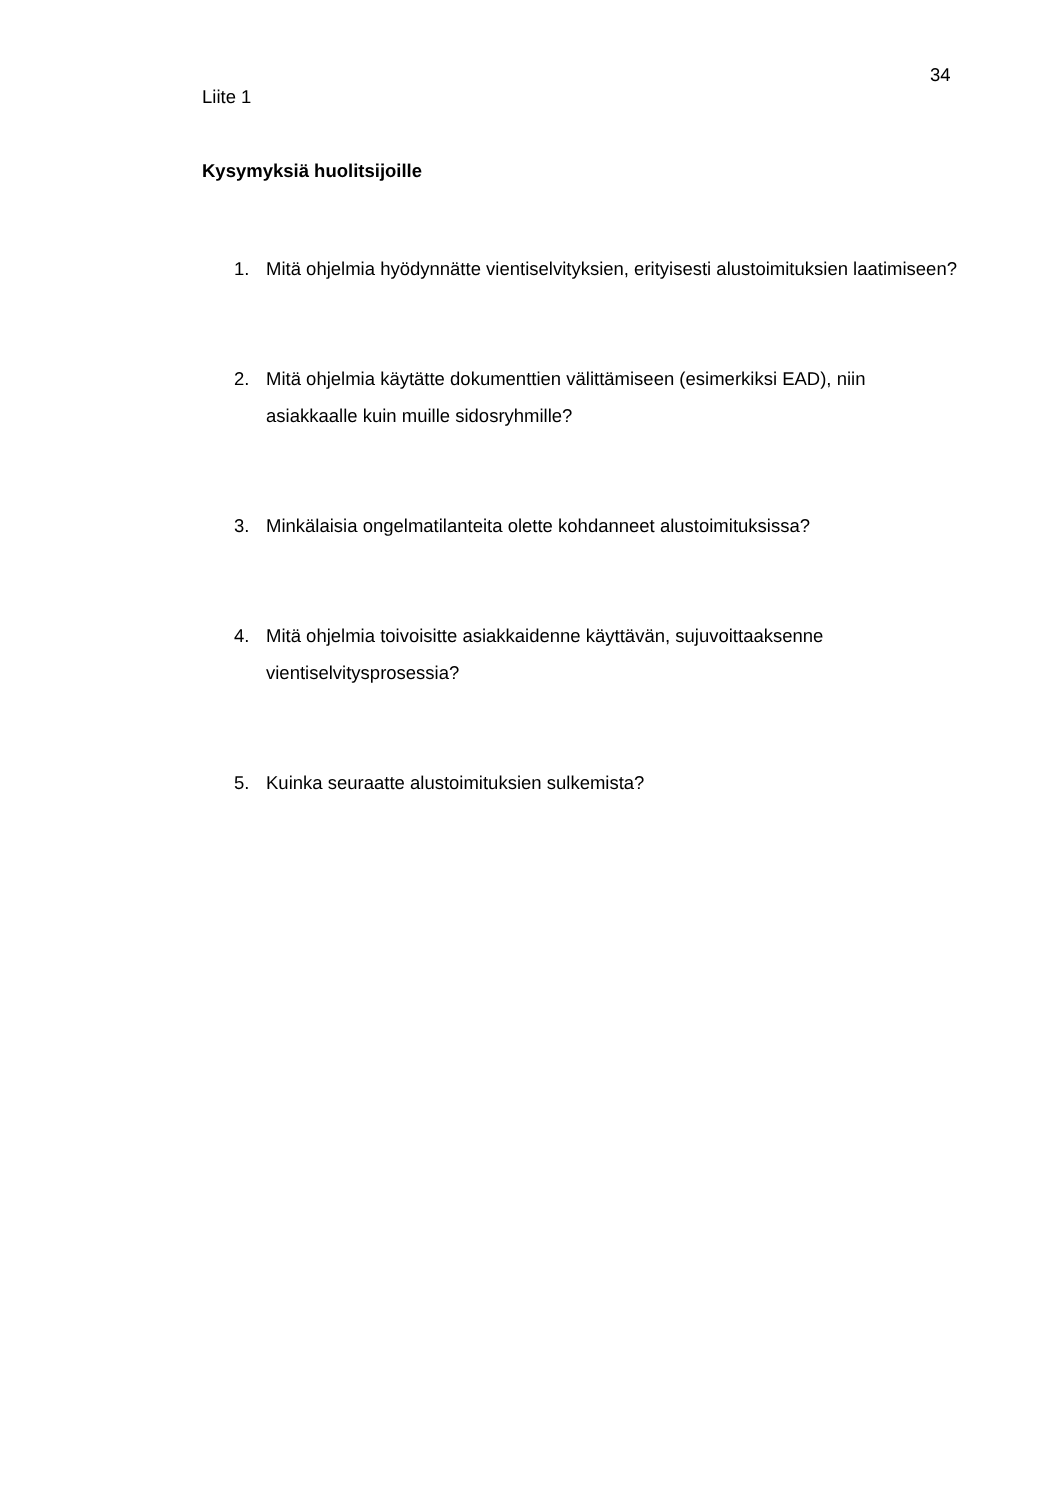34
Liite 1
Kysymyksiä huolitsijoille
1. Mitä ohjelmia hyödynnätte vientiselvityksien, erityisesti alustoimituksien laatimiseen?
2. Mitä ohjelmia käytätte dokumenttien välittämiseen (esimerkiksi EAD), niin asiakkaalle kuin muille sidosryhmille?
3. Minkälaisia ongelmatilanteita olette kohdanneet alustoimituksissa?
4. Mitä ohjelmia toivoisitte asiakkaidenne käyttävän, sujuvoittaaksenne vientiselvitysprosessia?
5. Kuinka seuraatte alustoimituksien sulkemista?